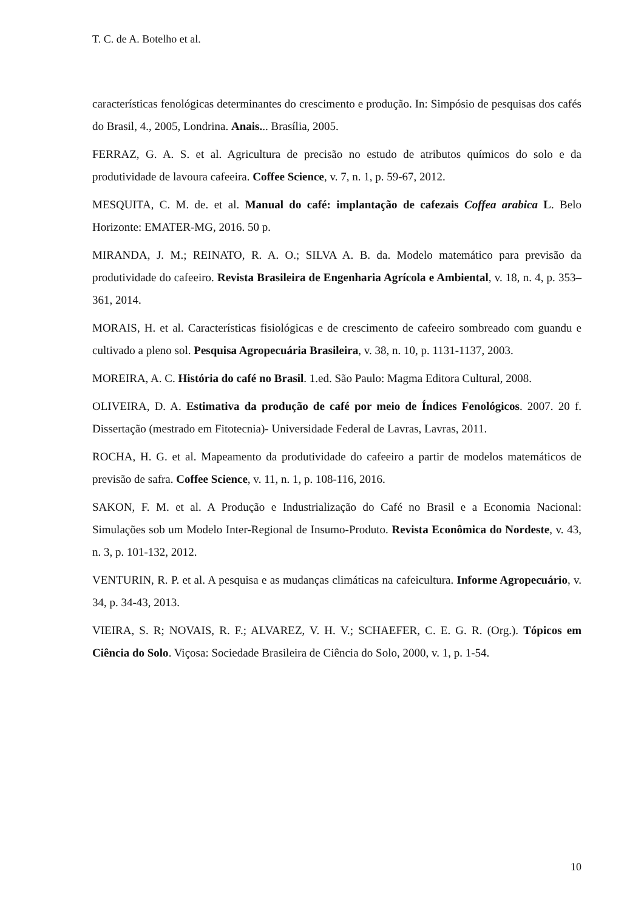T. C. de A. Botelho et al.
características fenológicas determinantes do crescimento e produção. In: Simpósio de pesquisas dos cafés do Brasil, 4., 2005, Londrina. Anais... Brasília, 2005.
FERRAZ, G. A. S. et al. Agricultura de precisão no estudo de atributos químicos do solo e da produtividade de lavoura cafeeira. Coffee Science, v. 7, n. 1, p. 59-67, 2012.
MESQUITA, C. M. de. et al. Manual do café: implantação de cafezais Coffea arabica L. Belo Horizonte: EMATER-MG, 2016. 50 p.
MIRANDA, J. M.; REINATO, R. A. O.; SILVA A. B. da. Modelo matemático para previsão da produtividade do cafeeiro. Revista Brasileira de Engenharia Agrícola e Ambiental, v. 18, n. 4, p. 353–361, 2014.
MORAIS, H. et al. Características fisiológicas e de crescimento de cafeeiro sombreado com guandu e cultivado a pleno sol. Pesquisa Agropecuária Brasileira, v. 38, n. 10, p. 1131-1137, 2003.
MOREIRA, A. C. História do café no Brasil. 1.ed. São Paulo: Magma Editora Cultural, 2008.
OLIVEIRA, D. A. Estimativa da produção de café por meio de Índices Fenológicos. 2007. 20 f. Dissertação (mestrado em Fitotecnia)- Universidade Federal de Lavras, Lavras, 2011.
ROCHA, H. G. et al. Mapeamento da produtividade do cafeeiro a partir de modelos matemáticos de previsão de safra. Coffee Science, v. 11, n. 1, p. 108-116, 2016.
SAKON, F. M. et al. A Produção e Industrialização do Café no Brasil e a Economia Nacional: Simulações sob um Modelo Inter-Regional de Insumo-Produto. Revista Econômica do Nordeste, v. 43, n. 3, p. 101-132, 2012.
VENTURIN, R. P. et al. A pesquisa e as mudanças climáticas na cafeicultura. Informe Agropecuário, v. 34, p. 34-43, 2013.
VIEIRA, S. R; NOVAIS, R. F.; ALVAREZ, V. H. V.; SCHAEFER, C. E. G. R. (Org.). Tópicos em Ciência do Solo. Viçosa: Sociedade Brasileira de Ciência do Solo, 2000, v. 1, p. 1-54.
10